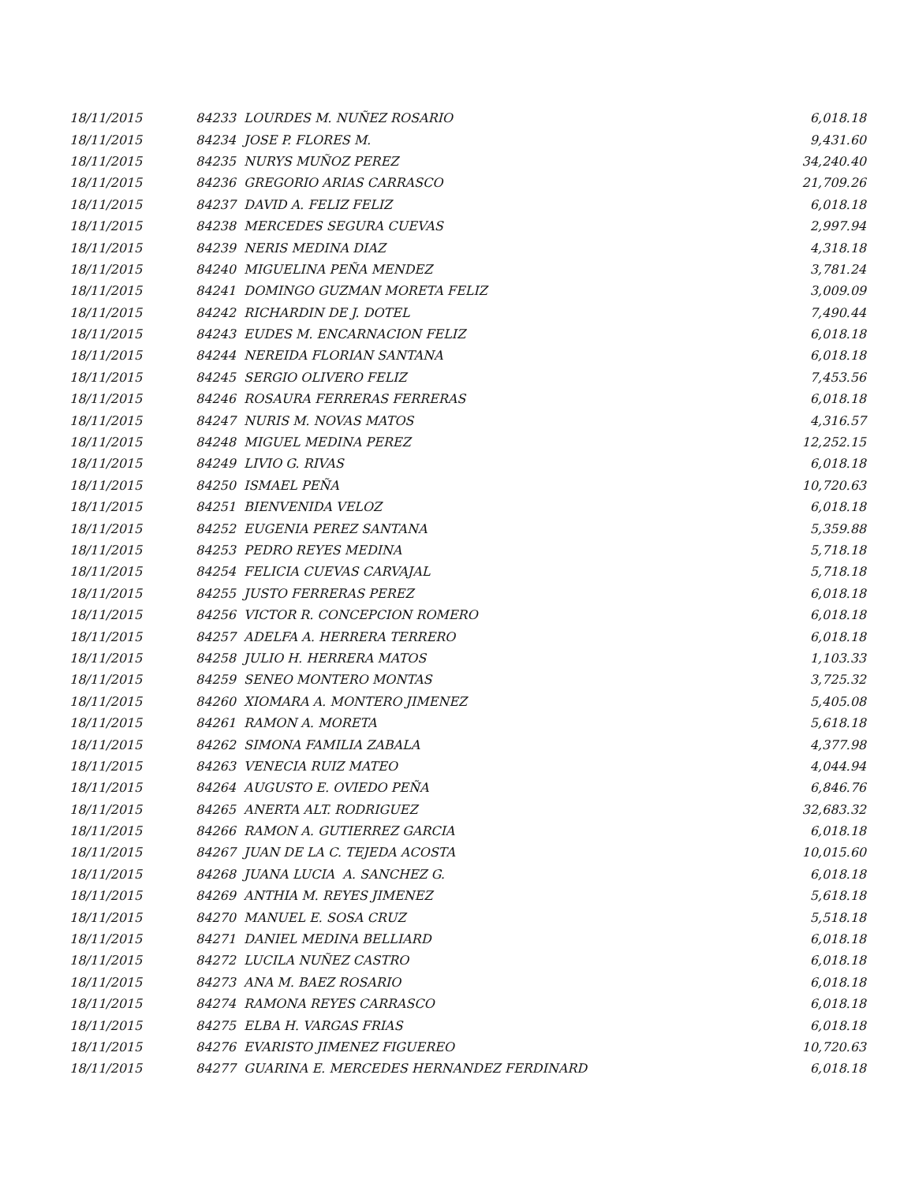| 18/11/2015 | 84233 LOURDES M. NUÑEZ ROSARIO | 6,018.18 |
| 18/11/2015 | 84234 JOSE P. FLORES M. | 9,431.60 |
| 18/11/2015 | 84235 NURYS MUÑOZ PEREZ | 34,240.40 |
| 18/11/2015 | 84236 GREGORIO ARIAS CARRASCO | 21,709.26 |
| 18/11/2015 | 84237 DAVID A. FELIZ FELIZ | 6,018.18 |
| 18/11/2015 | 84238 MERCEDES SEGURA CUEVAS | 2,997.94 |
| 18/11/2015 | 84239 NERIS MEDINA DIAZ | 4,318.18 |
| 18/11/2015 | 84240 MIGUELINA PEÑA MENDEZ | 3,781.24 |
| 18/11/2015 | 84241 DOMINGO GUZMAN MORETA FELIZ | 3,009.09 |
| 18/11/2015 | 84242 RICHARDIN DE J. DOTEL | 7,490.44 |
| 18/11/2015 | 84243 EUDES M. ENCARNACION FELIZ | 6,018.18 |
| 18/11/2015 | 84244 NEREIDA FLORIAN SANTANA | 6,018.18 |
| 18/11/2015 | 84245 SERGIO OLIVERO FELIZ | 7,453.56 |
| 18/11/2015 | 84246 ROSAURA FERRERAS FERRERAS | 6,018.18 |
| 18/11/2015 | 84247 NURIS M. NOVAS MATOS | 4,316.57 |
| 18/11/2015 | 84248 MIGUEL MEDINA PEREZ | 12,252.15 |
| 18/11/2015 | 84249 LIVIO G. RIVAS | 6,018.18 |
| 18/11/2015 | 84250 ISMAEL PEÑA | 10,720.63 |
| 18/11/2015 | 84251 BIENVENIDA VELOZ | 6,018.18 |
| 18/11/2015 | 84252 EUGENIA PEREZ SANTANA | 5,359.88 |
| 18/11/2015 | 84253 PEDRO REYES MEDINA | 5,718.18 |
| 18/11/2015 | 84254 FELICIA CUEVAS CARVAJAL | 5,718.18 |
| 18/11/2015 | 84255 JUSTO FERRERAS PEREZ | 6,018.18 |
| 18/11/2015 | 84256 VICTOR R. CONCEPCION ROMERO | 6,018.18 |
| 18/11/2015 | 84257 ADELFA A. HERRERA TERRERO | 6,018.18 |
| 18/11/2015 | 84258 JULIO H. HERRERA MATOS | 1,103.33 |
| 18/11/2015 | 84259 SENEO MONTERO MONTAS | 3,725.32 |
| 18/11/2015 | 84260 XIOMARA A. MONTERO JIMENEZ | 5,405.08 |
| 18/11/2015 | 84261 RAMON A. MORETA | 5,618.18 |
| 18/11/2015 | 84262 SIMONA FAMILIA ZABALA | 4,377.98 |
| 18/11/2015 | 84263 VENECIA RUIZ MATEO | 4,044.94 |
| 18/11/2015 | 84264 AUGUSTO E. OVIEDO PEÑA | 6,846.76 |
| 18/11/2015 | 84265 ANERTA ALT. RODRIGUEZ | 32,683.32 |
| 18/11/2015 | 84266 RAMON A. GUTIERREZ GARCIA | 6,018.18 |
| 18/11/2015 | 84267 JUAN DE LA C. TEJEDA ACOSTA | 10,015.60 |
| 18/11/2015 | 84268 JUANA LUCIA A. SANCHEZ G. | 6,018.18 |
| 18/11/2015 | 84269 ANTHIA M. REYES JIMENEZ | 5,618.18 |
| 18/11/2015 | 84270 MANUEL E. SOSA CRUZ | 5,518.18 |
| 18/11/2015 | 84271 DANIEL MEDINA BELLIARD | 6,018.18 |
| 18/11/2015 | 84272 LUCILA NUÑEZ CASTRO | 6,018.18 |
| 18/11/2015 | 84273 ANA M. BAEZ ROSARIO | 6,018.18 |
| 18/11/2015 | 84274 RAMONA REYES CARRASCO | 6,018.18 |
| 18/11/2015 | 84275 ELBA H. VARGAS FRIAS | 6,018.18 |
| 18/11/2015 | 84276 EVARISTO JIMENEZ FIGUEREO | 10,720.63 |
| 18/11/2015 | 84277 GUARINA E. MERCEDES HERNANDEZ FERDINARD | 6,018.18 |